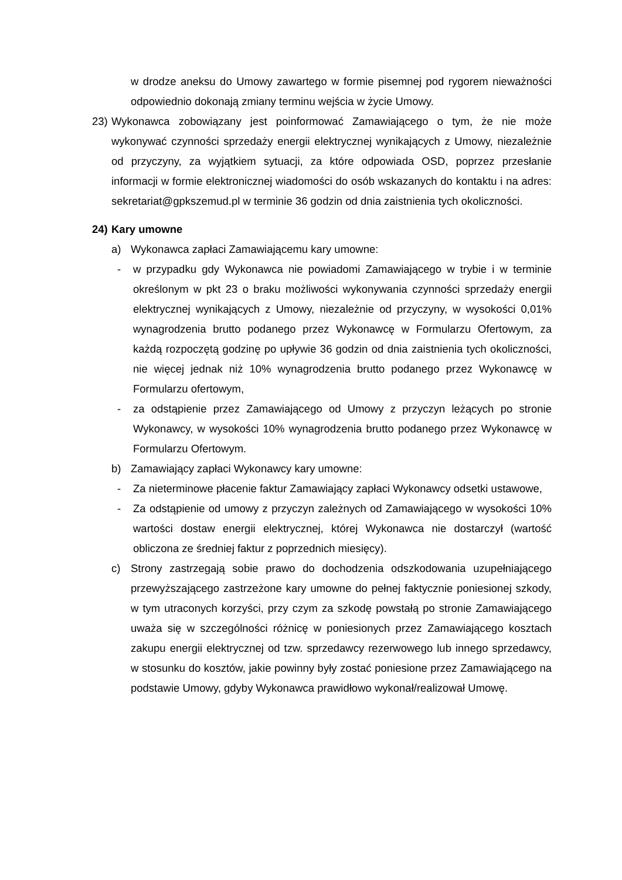w drodze aneksu do Umowy zawartego w formie pisemnej pod rygorem nieważności odpowiednio dokonają zmiany terminu wejścia w życie Umowy.
23) Wykonawca zobowiązany jest poinformować Zamawiającego o tym, że nie może wykonywać czynności sprzedaży energii elektrycznej wynikających z Umowy, niezależnie od przyczyny, za wyjątkiem sytuacji, za które odpowiada OSD, poprzez przesłanie informacji w formie elektronicznej wiadomości do osób wskazanych do kontaktu i na adres: sekretariat@gpkszemud.pl w terminie 36 godzin od dnia zaistnienia tych okoliczności.
24) Kary umowne
a) Wykonawca zapłaci Zamawiającemu kary umowne:
- w przypadku gdy Wykonawca nie powiadomi Zamawiającego w trybie i w terminie określonym w pkt 23 o braku możliwości wykonywania czynności sprzedaży energii elektrycznej wynikających z Umowy, niezależnie od przyczyny, w wysokości 0,01% wynagrodzenia brutto podanego przez Wykonawcę w Formularzu Ofertowym, za każdą rozpoczętą godzinę po upływie 36 godzin od dnia zaistnienia tych okoliczności, nie więcej jednak niż 10% wynagrodzenia brutto podanego przez Wykonawcę w Formularzu ofertowym,
- za odstąpienie przez Zamawiającego od Umowy z przyczyn leżących po stronie Wykonawcy, w wysokości 10% wynagrodzenia brutto podanego przez Wykonawcę w Formularzu Ofertowym.
b) Zamawiający zapłaci Wykonawcy kary umowne:
- Za nieterminowe płacenie faktur Zamawiający zapłaci Wykonawcy odsetki ustawowe,
- Za odstąpienie od umowy z przyczyn zależnych od Zamawiającego w wysokości 10% wartości dostaw energii elektrycznej, której Wykonawca nie dostarczył (wartość obliczona ze średniej faktur z poprzednich miesięcy).
c) Strony zastrzegają sobie prawo do dochodzenia odszkodowania uzupełniającego przewyższającego zastrzeżone kary umowne do pełnej faktycznie poniesionej szkody, w tym utraconych korzyści, przy czym za szkodę powstałą po stronie Zamawiającego uważa się w szczególności różnicę w poniesionych przez Zamawiającego kosztach zakupu energii elektrycznej od tzw. sprzedawcy rezerwowego lub innego sprzedawcy, w stosunku do kosztów, jakie powinny były zostać poniesione przez Zamawiającego na podstawie Umowy, gdyby Wykonawca prawidłowo wykonał/realizował Umowę.